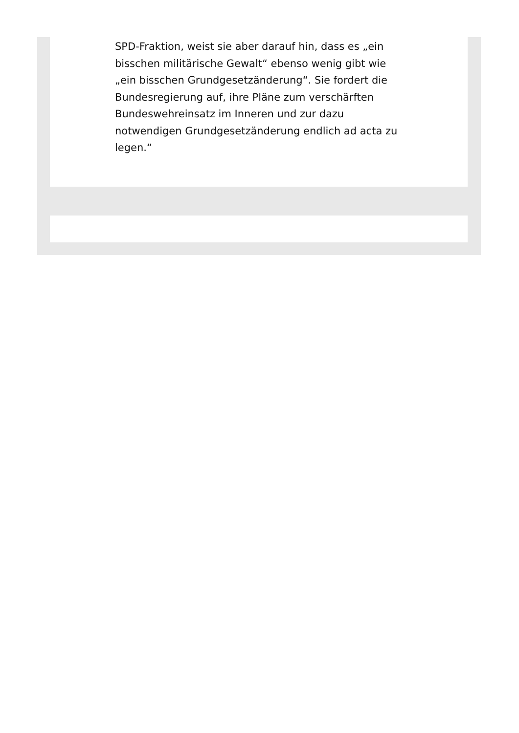SPD-Fraktion, weist sie aber darauf hin, dass es „ein bisschen militärische Gewalt“ ebenso wenig gibt wie „ein bisschen Grundgesetzänderung“. Sie fordert die Bundesregierung auf, ihre Pläne zum verschärften Bundeswehreinsatz im Inneren und zur dazu notwendigen Grundgesetzänderung endlich ad acta zu legen.“